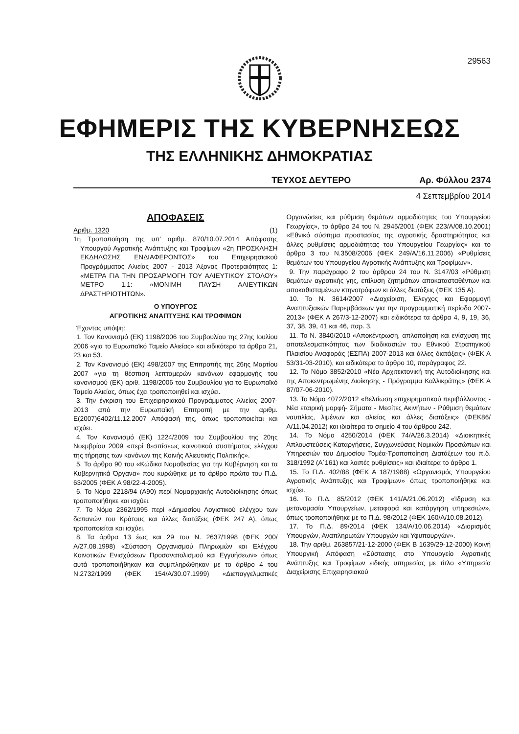29563
ΕΦΗΜΕΡΙΣ ΤΗΣ ΚΥΒΕΡΝΗΣΕΩΣ
ΤΗΣ ΕΛΛΗΝΙΚΗΣ ΔΗΜΟΚΡΑΤΙΑΣ
ΤΕΥΧΟΣ ΔΕΥΤΕΡΟ Αρ. Φύλλου 2374
4 Σεπτεμβρίου 2014
ΑΠΟΦΑΣΕΙΣ
Αριθμ. 1320 (1)
1η Τροποποίηση της υπ’ αριθμ. 870/10.07.2014 Απόφασης Υπουργού Αγροτικής Ανάπτυξης και Τροφίμων «2η ΠΡΟΣΚΛΗΣΗ ΕΚΔΗΛΩΣΗΣ ΕΝΔΙΑΦΕΡΟΝΤΟΣ» του Επιχειρησιακού Προγράμματος Αλιείας 2007 - 2013 Άξονας Προτεραιότητας 1: «ΜΕΤΡΑ ΓΙΑ ΤΗΝ ΠΡΟΣΑΡΜΟΓΗ ΤΟΥ ΑΛΙΕΥΤΙΚΟΥ ΣΤΟΛΟΥ» ΜΕΤΡΟ 1.1: «ΜΟΝΙΜΗ ΠΑΥΣΗ ΑΛΙΕΥΤΙΚΩΝ ΔΡΑΣΤΗΡΙΟΤΗΤΩΝ».
Ο ΥΠΟΥΡΓΟΣ
ΑΓΡΟΤΙΚΗΣ ΑΝΑΠΤΥΞΗΣ ΚΑΙ ΤΡΟΦΙΜΩΝ
Έχοντας υπόψη:
1. Τον Κανονισμό (ΕΚ) 1198/2006 του Συμβουλίου της 27ης Ιουλίου 2006 «για το Ευρωπαϊκό Ταμείο Αλιείας» και ειδικότερα τα άρθρα 21, 23 και 53.
2. Τον Κανονισμό (ΕΚ) 498/2007 της Επιτροπής της 26ης Μαρτίου 2007 «για τη θέσπιση λεπτομερών κανόνων εφαρμογής του κανονισμού (ΕΚ) αριθ. 1198/2006 του Συμβουλίου για το Ευρωπαϊκό Ταμείο Αλιείας, όπως έχει τροποποιηθεί και ισχύει.
3. Την έγκριση του Επιχειρησιακού Προγράμματος Αλιείας 2007-2013 από την Ευρωπαϊκή Επιτροπή με την αριθμ. Ε(2007)6402/11.12.2007 Απόφασή της, όπως τροποποιείται και ισχύει.
4. Τον Κανονισμό (ΕΚ) 1224/2009 του Συμβουλίου της 20ης Νοεμβρίου 2009 «περί θεσπίσεως κοινοτικού συστήματος ελέγχου της τήρησης των κανόνων της Κοινής Αλιευτικής Πολιτικής».
5. Το άρθρο 90 του «Κώδικα Νομοθεσίας για την Κυβέρνηση και τα Κυβερνητικά Όργανα» που κυρώθηκε με το άρθρο πρώτο του Π.Δ. 63/2005 (ΦΕΚ Α 98/22-4-2005).
6. Το Νόμο 2218/94 (Α90) περί Νομαρχιακής Αυτοδιοίκησης όπως τροποποιήθηκε και ισχύει.
7. Το Νόμο 2362/1995 περί «Δημοσίου Λογιστικού ελέγχου των δαπανών του Κράτους και άλλες διατάξεις (ΦΕΚ 247 Α), όπως τροποποιείται και ισχύει.
8. Τα άρθρα 13 έως και 29 του Ν. 2637/1998 (ΦΕΚ 200/Α/27.08.1998) «Σύσταση Οργανισμού Πληρωμών και Ελέγχου Κοινοτικών Ενισχύσεων Προσανατολισμού και Εγγυήσεων» όπως αυτά τροποποιήθηκαν και συμπληρώθηκαν με το άρθρο 4 του Ν.2732/1999 (ΦΕΚ 154/Α/30.07.1999) «Διεπαγγελματικές Οργανώσεις και ρύθμιση θεμάτων αρμοδιότητας του Υπουργείου Γεωργίας», το άρθρο 24 του Ν. 2945/2001 (ΦΕΚ 223/Α/08.10.2001) «Εθνικό σύστημα προστασίας της αγροτικής δραστηριότητας και άλλες ρυθμίσεις αρμοδιότητας του Υπουργείου Γεωργίας» και το άρθρο 3 του Ν.3508/2006 (ΦΕΚ 249/Α/16.11.2006) «Ρυθμίσεις θεμάτων του Υπουργείου Αγροτικής Ανάπτυξης και Τροφίμων».
9. Την παράγραφο 2 του άρθρου 24 του Ν. 3147/03 «Ρύθμιση θεμάτων αγροτικής γης, επίλυση ζητημάτων αποκατασταθέντων και αποκαθισταμένων κτηνοτρόφων κι άλλες διατάξεις (ΦΕΚ 135 Α).
10. Το Ν. 3614/2007 «Διαχείριση, Έλεγχος και Εφαρμογή Αναπτυξιακών Παρεμβάσεων για την προγραμματική περίοδο 2007-2013» (ΦΕΚ Α 267/3-12-2007) και ειδικότερα τα άρθρα 4, 9, 19, 36, 37, 38, 39, 41 και 46, παρ. 3.
11. Το Ν. 3840/2010 «Αποκέντρωση, απλοποίηση και ενίσχυση της αποτελεσματικότητας των διαδικασιών του Εθνικού Στρατηγικού Πλαισίου Αναφοράς (ΕΣΠΑ) 2007-2013 και άλλες διατάξεις» (ΦΕΚ Α 53/31-03-2010), και ειδικότερα το άρθρο 10, παράγραφος 22.
12. Το Νόμο 3852/2010 «Νέα Αρχιτεκτονική της Αυτοδιοίκησης και της Αποκεντρωμένης Διοίκησης - Πρόγραμμα Καλλικράτης» (ΦΕΚ Α 87/07-06-2010).
13. Το Νόμο 4072/2012 «Βελτίωση επιχειρηματικού περιβάλλοντος - Νέα εταιρική μορφή- Σήματα - Μεσίτες Ακινήτων - Ρύθμιση θεμάτων ναυτιλίας, λιμένων και αλιείας και άλλες διατάξεις» (ΦΕΚ86/Α/11.04.2012) και ιδιαίτερα το σημείο 4 του άρθρου 242.
14. Το Νόμο 4250/2014 (ΦΕΚ 74/Α/26.3.2014) «Διοικητικές Απλουστεύσεις-Καταργήσεις, Συγχωνεύσεις Νομικών Προσώπων και Υπηρεσιών του Δημοσίου Τομέα-Τροποποίηση Διατάξεων του π.δ. 318/1992 (Α΄161) και λοιπές ρυθμίσεις» και ιδιαίτερα το άρθρο 1.
15. Το Π.Δ. 402/88 (ΦΕΚ Α 187/1988) «Οργανισμός Υπουργείου Αγροτικής Ανάπτυξης και Τροφίμων» όπως τροποποιήθηκε και ισχύει.
16. Το Π.Δ. 85/2012 (ΦΕΚ 141/Α/21.06.2012) «Ίδρυση και μετονομασία Υπουργείων, μεταφορά και κατάργηση υπηρεσιών», όπως τροποποιήθηκε με το Π.Δ. 98/2012 (ΦΕΚ 160/Α/10.08.2012).
17. Το Π.Δ. 89/2014 (ΦΕΚ 134/Α/10.06.2014) «Διορισμός Υπουργών, Αναπληρωτών Υπουργών και Υφυπουργών».
18. Την αριθμ. 263857/21-12-2000 (ΦΕΚ Β 1639/29-12-2000) Κοινή Υπουργική Απόφαση «Σύστασης στο Υπουργείο Αγροτικής Ανάπτυξης και Τροφίμων ειδικής υπηρεσίας με τίτλο «Υπηρεσία Διαχείρισης Επιχειρησιακού